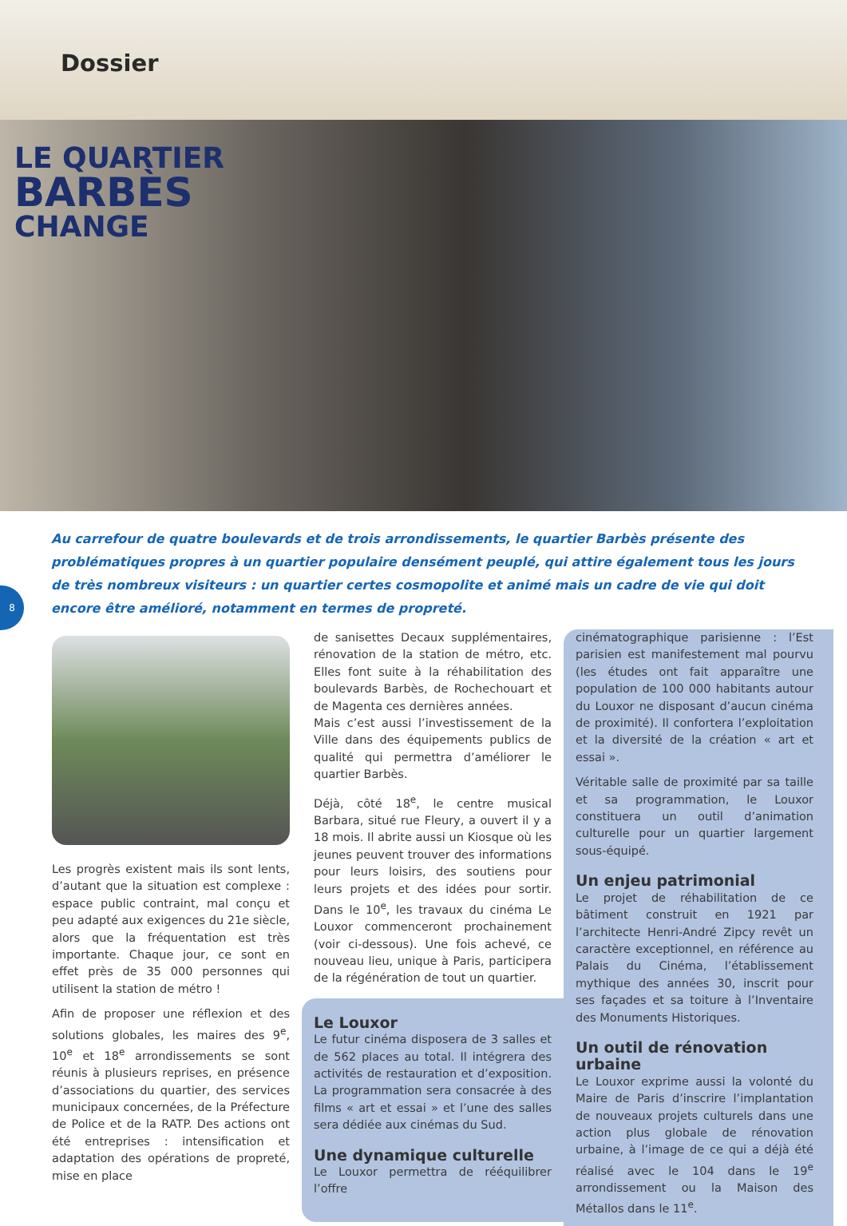Dossier
LE QUARTIER
BARBÈS
CHANGE
Au carrefour de quatre boulevards et de trois arrondissements, le quartier Barbès présente des problématiques propres à un quartier populaire densément peuplé, qui attire également tous les jours de très nombreux visiteurs : un quartier certes cosmopolite et animé mais un cadre de vie qui doit encore être amélioré, notamment en termes de propreté.
8
Les progrès existent mais ils sont lents, d’autant que la situation est complexe : espace public contraint, mal conçu et peu adapté aux exigences du 21e siècle, alors que la fréquentation est très importante. Chaque jour, ce sont en effet près de 35 000 personnes qui utilisent la station de métro !
Afin de proposer une réflexion et des solutions globales, les maires des 9<sup>e</sup>, 10<sup>e</sup> et 18<sup>e</sup> arrondissements se sont réunis à plusieurs reprises, en présence d’associations du quartier, des services municipaux concernées, de la Préfecture de Police et de la RATP. Des actions ont été entreprises : intensification et adaptation des opérations de propreté, mise en place
de sanisettes Decaux supplémentaires, rénovation de la station de métro, etc. Elles font suite à la réhabilitation des boulevards Barbès, de Rochechouart et de Magenta ces dernières années.
Mais c’est aussi l’investissement de la Ville dans des équipements publics de qualité qui permettra d’améliorer le quartier Barbès.
Déjà, côté 18<sup>e</sup>, le centre musical Barbara, situé rue Fleury, a ouvert il y a 18 mois. Il abrite aussi un Kiosque où les jeunes peuvent trouver des informations pour leurs loisirs, des soutiens pour leurs projets et des idées pour sortir. Dans le 10<sup>e</sup>, les travaux du cinéma Le Louxor commenceront prochainement (voir ci-dessous). Une fois achevé, ce nouveau lieu, unique à Paris, participera de la régénération de tout un quartier.
Le Louxor
Le futur cinéma disposera de 3 salles et de 562 places au total. Il intégrera des activités de restauration et d’exposition. La programmation sera consacrée à des films « art et essai » et l’une des salles sera dédiée aux cinémas du Sud.
Une dynamique culturelle
Le Louxor permettra de rééquilibrer l’offre
cinématographique parisienne : l’Est parisien est manifestement mal pourvu (les études ont fait apparaître une population de 100 000 habitants autour du Louxor ne disposant d’aucun cinéma de proximité). Il confortera l’exploitation et la diversité de la création « art et essai ».
Véritable salle de proximité par sa taille et sa programmation, le Louxor constituera un outil d’animation culturelle pour un quartier largement sous-équipé.
Un enjeu patrimonial
Le projet de réhabilitation de ce bâtiment construit en 1921 par l’architecte Henri-André Zipcy revêt un caractère exceptionnel, en référence au Palais du Cinéma, l’établissement mythique des années 30, inscrit pour ses façades et sa toiture à l’Inventaire des Monuments Historiques.
Un outil de rénovation urbaine
Le Louxor exprime aussi la volonté du Maire de Paris d’inscrire l’implantation de nouveaux projets culturels dans une action plus globale de rénovation urbaine, à l’image de ce qui a déjà été réalisé avec le 104 dans le 19<sup>e</sup> arrondissement ou la Maison des Métallos dans le 11<sup>e</sup>.